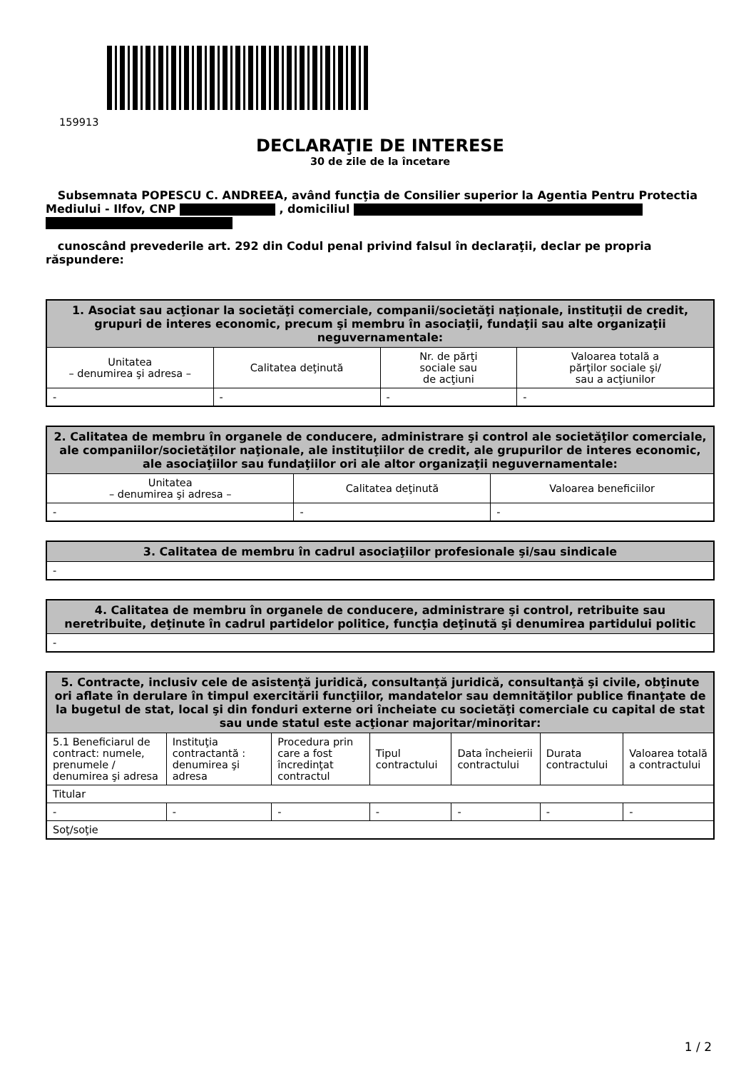159913
DECLARAŢIE DE INTERESE
30 de zile de la încetare
Subsemnata POPESCU C. ANDREEA, având funcţia de Consilier superior la Agentia Pentru Protectia Mediului - Ilfov, CNP , domiciliul
cunoscând prevederile art. 292 din Codul penal privind falsul în declaraţii, declar pe propria răspundere:
| 1. Asociat sau acţionar la societăţi comerciale, companii/societăţi naţionale, instituţii de credit, grupuri de interes economic, precum şi membru în asociaţii, fundaţii sau alte organizaţii neguvernamentale: | | | |
| --- | --- | --- | --- |
| Unitatea – denumirea şi adresa – | Calitatea deţinută | Nr. de părţi sociale sau de acţiuni | Valoarea totală a părţilor sociale şi/ sau a acţiunilor |
| - | - | - | - |
| 2. Calitatea de membru în organele de conducere, administrare şi control ale societăţilor comerciale, ale companiilor/societăţilor naţionale, ale instituţiilor de credit, ale grupurilor de interes economic, ale asociaţiilor sau fundaţiilor ori ale altor organizaţii neguvernamentale: | | |
| --- | --- | --- |
| Unitatea – denumirea şi adresa – | Calitatea deţinută | Valoarea beneficiilor |
| - | - | - |
| 3. Calitatea de membru în cadrul asociaţiilor profesionale şi/sau sindicale |
| --- |
| - |
| 4. Calitatea de membru în organele de conducere, administrare şi control, retribuite sau neretribuite, deţinute în cadrul partidelor politice, funcţia deţinută şi denumirea partidului politic |
| --- |
| - |
| 5. Contracte, inclusiv cele de asistenţă juridică, consultanţă juridică, consultanţă şi civile, obţinute ori aflate în derulare în timpul exercitării funcţiilor, mandatelor sau demnităţilor publice finanţate de la bugetul de stat, local şi din fonduri externe ori încheiate cu societăţi comerciale cu capital de stat sau unde statul este acţionar majoritar/minoritar: | | | | | | |
| --- | --- | --- | --- | --- | --- | --- |
| 5.1 Beneficiarul de contract: numele, prenumele / denumirea şi adresa | Instituţia contractantă : denumirea şi adresa | Procedura prin care a fost încredinţat contractul | Tipul contractului | Data încheierii contractului | Durata contractului | Valoarea totală a contractului |
| Titular | | | | | | |
| - | - | - | - | - | - | - |
| Soţ/soţie | | | | | | |
1 / 2